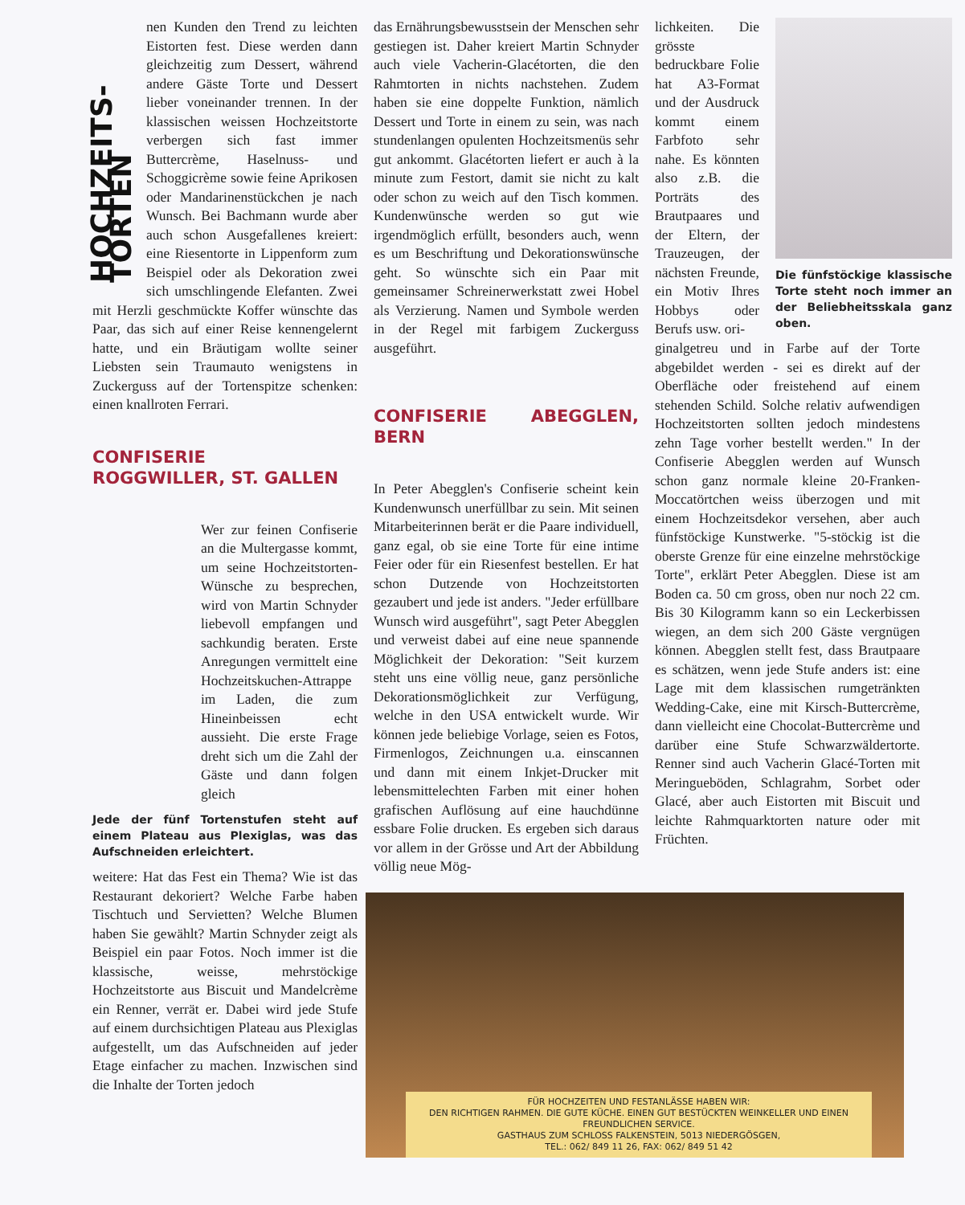HOCHZEITS-TORTEN
nen Kunden den Trend zu leichten Eistorten fest. Diese werden dann gleichzeitig zum Dessert, während andere Gäste Torte und Dessert lieber voneinander trennen. In der klassischen weissen Hochzeitstorte verbergen sich fast immer Buttercrème, Haselnuss- und Schoggicrème sowie feine Aprikosen oder Mandarinenstückchen je nach Wunsch. Bei Bachmann wurde aber auch schon Ausgefallenes kreiert: eine Riesentorte in Lippenform zum Beispiel oder als Dekoration zwei sich umschlingende Elefanten. Zwei mit Herzli geschmückte Koffer wünschte das Paar, das sich auf einer Reise kennengelernt hatte, und ein Bräutigam wollte seiner Liebsten sein Traumauto wenigstens in Zuckerguss auf der Tortenspitze schenken: einen knallroten Ferrari.
CONFISERIE
ROGGWILLER, ST. GALLEN
Wer zur feinen Confiserie an die Multergasse kommt, um seine Hochzeitstorten-Wünsche zu besprechen, wird von Martin Schnyder liebevoll empfangen und sachkundig beraten. Erste Anregungen vermittelt eine Hochzeitskuchen-Attrappe im Laden, die zum Hineinbeissen echt aussieht. Die erste Frage dreht sich um die Zahl der Gäste und dann folgen gleich
Jede der fünf Tortenstufen steht auf einem Plateau aus Plexiglas, was das Aufschneiden erleichtert.
weitere: Hat das Fest ein Thema? Wie ist das Restaurant dekoriert? Welche Farbe haben Tischtuch und Servietten? Welche Blumen haben Sie gewählt? Martin Schnyder zeigt als Beispiel ein paar Fotos. Noch immer ist die klassische, weisse, mehrstöckige Hochzeitstorte aus Biscuit und Mandelcrème ein Renner, verrät er. Dabei wird jede Stufe auf einem durchsichtigen Plateau aus Plexiglas aufgestellt, um das Aufschneiden auf jeder Etage einfacher zu machen. Inzwischen sind die Inhalte der Torten jedoch
das Ernährungsbewusstsein der Menschen sehr gestiegen ist. Daher kreiert Martin Schnyder auch viele Vacherin-Glacétorten, die den Rahmtorten in nichts nachstehen. Zudem haben sie eine doppelte Funktion, nämlich Dessert und Torte in einem zu sein, was nach stundenlangen opulenten Hochzeitsmenüs sehr gut ankommt. Glacétorten liefert er auch à la minute zum Festort, damit sie nicht zu kalt oder schon zu weich auf den Tisch kommen. Kundenwünsche werden so gut wie irgendmöglich erfüllt, besonders auch, wenn es um Beschriftung und Dekorationswünsche geht. So wünschte sich ein Paar mit gemeinsamer Schreinerwerkstatt zwei Hobel als Verzierung. Namen und Symbole werden in der Regel mit farbigem Zuckerguss ausgeführt.
CONFISERIE ABEGGLEN, BERN
In Peter Abegglen's Confiserie scheint kein Kundenwunsch unerfüllbar zu sein. Mit seinen Mitarbeiterinnen berät er die Paare individuell, ganz egal, ob sie eine Torte für eine intime Feier oder für ein Riesenfest bestellen. Er hat schon Dutzende von Hochzeitstorten gezaubert und jede ist anders. "Jeder erfüllbare Wunsch wird ausgeführt", sagt Peter Abegglen und verweist dabei auf eine neue spannende Möglichkeit der Dekoration: "Seit kurzem steht uns eine völlig neue, ganz persönliche Dekorationsmöglichkeit zur Verfügung, welche in den USA entwickelt wurde. Wir können jede beliebige Vorlage, seien es Fotos, Firmenlogos, Zeichnungen u.a. einscannen und dann mit einem Inkjet-Drucker mit lebensmittelechten Farben mit einer hohen grafischen Auflösung auf eine hauchdünne essbare Folie drucken. Es ergeben sich daraus vor allem in der Grösse und Art der Abbildung völlig neue Mög-
lichkeiten. Die grösste bedruckbare Folie hat A3-Format und der Ausdruck kommt einem Farbfoto sehr nahe. Es könnten also z.B. die Porträts des Brautpaares und der Eltern, der Trauzeugen, der nächsten Freunde, ein Motiv Ihres Hobbys oder Berufs usw. ori-
Die fünfstöckige klassische Torte steht noch immer an der Beliebheitsskala ganz oben.
ginalgetreu und in Farbe auf der Torte abgebildet werden - sei es direkt auf der Oberfläche oder freistehend auf einem stehenden Schild. Solche relativ aufwendigen Hochzeitstorten sollten jedoch mindestens zehn Tage vorher bestellt werden." In der Confiserie Abegglen werden auf Wunsch schon ganz normale kleine 20-Franken-Moccatörtchen weiss überzogen und mit einem Hochzeitsdekor versehen, aber auch fünfstöckige Kunstwerke. "5-stöckig ist die oberste Grenze für eine einzelne mehrstöckige Torte", erklärt Peter Abegglen. Diese ist am Boden ca. 50 cm gross, oben nur noch 22 cm. Bis 30 Kilogramm kann so ein Leckerbissen wiegen, an dem sich 200 Gäste vergnügen können. Abegglen stellt fest, dass Brautpaare es schätzen, wenn jede Stufe anders ist: eine Lage mit dem klassischen rumgetränkten Wedding-Cake, eine mit Kirsch-Buttercrème, dann vielleicht eine Chocolat-Buttercrème und darüber eine Stufe Schwarzwäldertorte. Renner sind auch Vacherin Glacé-Torten mit Meringueböden, Schlagrahm, Sorbet oder Glacé, aber auch Eistorten mit Biscuit und leichte Rahmquarktorten nature oder mit Früchten.
FÜR HOCHZEITEN UND FESTANLÄSSE HABEN WIR:
DEN RICHTIGEN RAHMEN. DIE GUTE KÜCHE. EINEN GUT BESTÜCKTEN WEINKELLER UND EINEN FREUNDLICHEN SERVICE.
GASTHAUS ZUM SCHLOSS FALKENSTEIN, 5013 NIEDERGÖSGEN,
TEL.: 062/ 849 11 26, FAX: 062/ 849 51 42